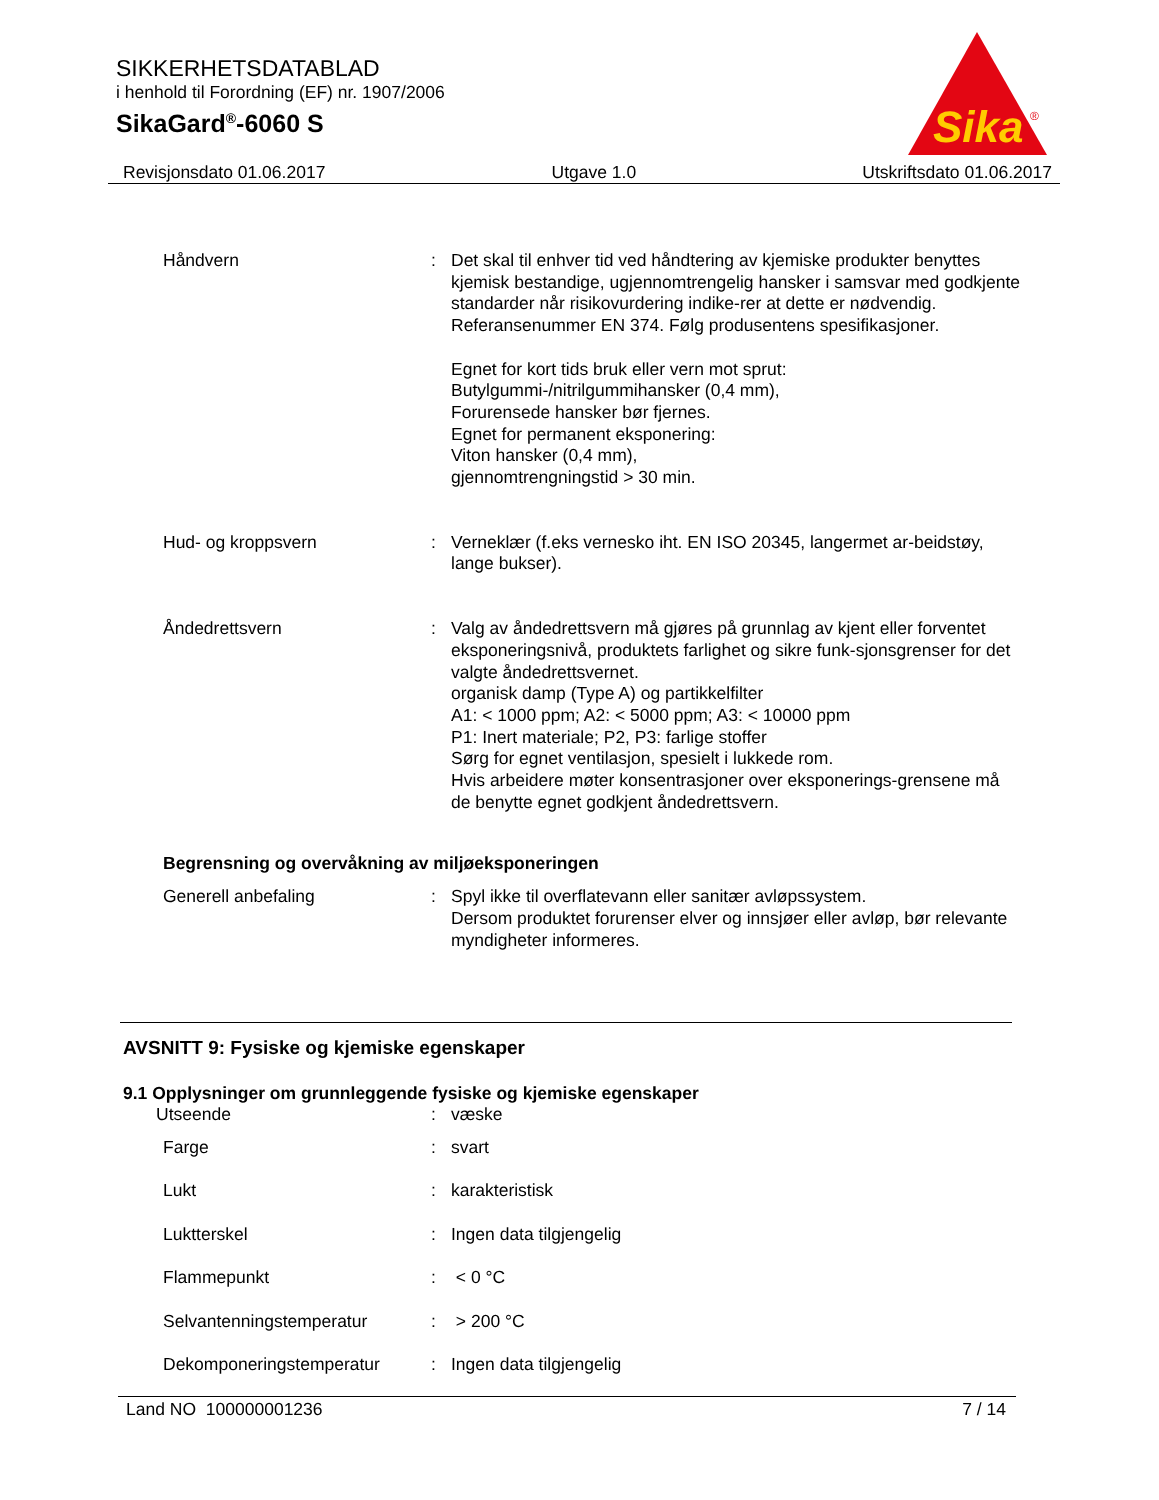SIKKERHETSDATABLAD
i henhold til Forordning (EF) nr. 1907/2006
SikaGard<sup>®</sup>-6060 S
Sika
®
Revisjonsdato 01.06.2017 Utgave 1.0 Utskriftsdato 01.06.2017
Håndvern : Det skal til enhver tid ved håndtering av kjemiske produkter benyttes kjemisk bestandige, ugjennomtrengelig hansker i samsvar med godkjente standarder når risikovurdering indike-rer at dette er nødvendig. Referansenummer EN 374. Følg produsentens spesifikasjoner.
Egnet for kort tids bruk eller vern mot sprut:
Butylgummi-/nitrilgummihansker (0,4 mm),
Forurensede hansker bør fjernes.
Egnet for permanent eksponering:
Viton hansker (0,4 mm),
gjennomtrengningstid > 30 min.
Hud- og kroppsvern : Verneklær (f.eks vernesko iht. EN ISO 20345, langermet ar-beidstøy, lange bukser).
Åndedrettsvern : Valg av åndedrettsvern må gjøres på grunnlag av kjent eller forventet eksponeringsnivå, produktets farlighet og sikre funk-sjonsgrenser for det valgte åndedrettsvernet.
organisk damp (Type A) og partikkelfilter
A1: < 1000 ppm; A2: < 5000 ppm; A3: < 10000 ppm
P1: Inert materiale; P2, P3: farlige stoffer
Sørg for egnet ventilasjon, spesielt i lukkede rom.
Hvis arbeidere møter konsentrasjoner over eksponerings-grensene må de benytte egnet godkjent åndedrettsvern.
Begrensning og overvåkning av miljøeksponeringen
Generell anbefaling : Spyl ikke til overflatevann eller sanitær avløpssystem.
Dersom produktet forurenser elver og innsjøer eller avløp, bør relevante myndigheter informeres.
AVSNITT 9: Fysiske og kjemiske egenskaper
9.1 Opplysninger om grunnleggende fysiske og kjemiske egenskaper
Utseende : væske
Farge : svart
Lukt : karakteristisk
Luktterskel : Ingen data tilgjengelig
Flammepunkt : < 0 °C
Selvantenningstemperatur : > 200 °C
Dekomponeringstemperatur : Ingen data tilgjengelig
Land NO 100000001236 7 / 14